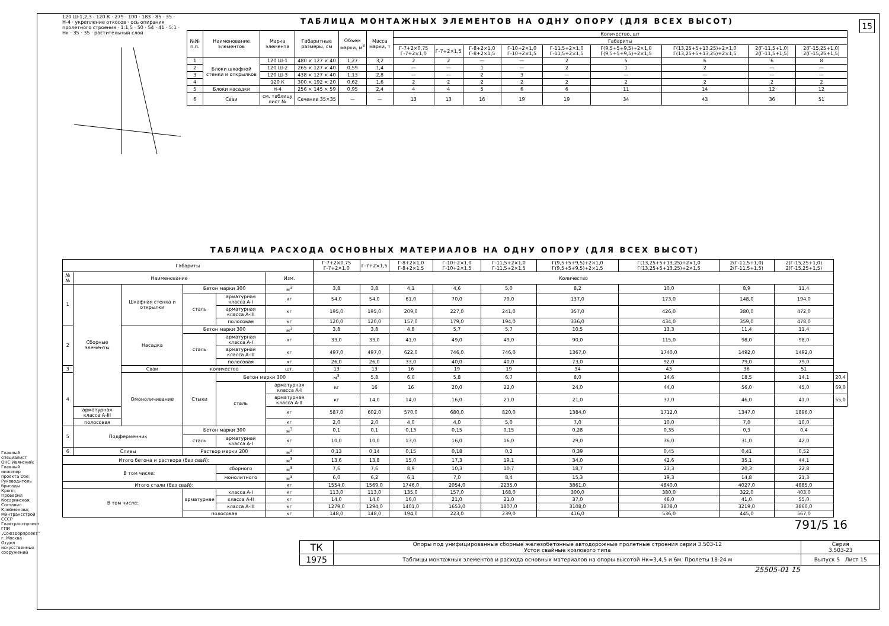15
120 Ш-1,2,3 · 120 К · 279 · 100 · 183 · 85 · 35 · Н-4 · укрепление откосов · ось опирания пролетного строения · 1:1,5 · 50 · 54 · 41 · 5:1 · Нк · 35 · 35 · растительный слой
ТАБЛИЦА МОНТАЖНЫХ ЭЛЕМЕНТОВ НА ОДНУ ОПОРУ (ДЛЯ ВСЕХ ВЫСОТ)
| №№ п.п. | Наименование элементов | Марка элемента | Габаритные размеры, см | Объем марки, м<sup>3</sup> | Масса марки, т | Количество, шт | | | | | | | | |
| --- | --- | --- | --- | --- | --- | --- | --- | --- | --- | --- | --- | --- | --- | --- |
| | | | | | | Габариты | | | | | | | | |
| | | | | | | Г-7+2×0,75 Г-7+2×1,0 | Г-7+2×1,5 | Г-8+2×1,0 Г-8+2×1,5 | Г-10+2×1,0 Г-10+2×1,5 | Г-11,5+2×1,0 Г-11,5+2×1,5 | Г(9,5+5+9,5)+2×1,0 Г(9,5+5+9,5)+2×1,5 | Г(13,25+5+13,25)+2×1,0 Г(13,25+5+13,25)+2×1,5 | 2(Г-11,5+1,0) 2(Г-11,5+1,5) | 2(Г-15,25+1,0) 2(Г-15,25+1,5) |
| 1 | Блоки шкафной стенки и открылков | 120 Ш-1 | 480 × 127 × 40 | 1,27 | 3,2 | 2 | 2 | — | — | 2 | 5 | 6 | 6 | 8 |
| 2 | | 120 Ш-2 | 265 × 127 × 40 | 0,59 | 1,4 | — | — | 1 | — | 2 | 1 | 2 | — | — |
| 3 | | 120 Ш-3 | 438 × 127 × 40 | 1,13 | 2,8 | — | — | 2 | 3 | — | — | — | — | — |
| 4 | | 120 К | 300 × 192 × 20 | 0,62 | 1,6 | 2 | 2 | 2 | 2 | 2 | 2 | 2 | 2 | 2 |
| 5 | Блоки насадки | Н-4 | 256 × 145 × 59 | 0,95 | 2,4 | 4 | 4 | 5 | 6 | 6 | 11 | 14 | 12 | 12 |
| 6 | Сваи | см. таблицу лист № | Сечение 35×35 | — | — | 13 | 13 | 16 | 19 | 19 | 34 | 43 | 36 | 51 |
ТАБЛИЦА РАСХОДА ОСНОВНЫХ МАТЕРИАЛОВ НА ОДНУ ОПОРУ (ДЛЯ ВСЕХ ВЫСОТ)
| Габариты | | | | | | Г-7+2×0,75 Г-7+2×1,0 | Г-7+2×1,5 | Г-8+2×1,0 Г-8+2×1,5 | Г-10+2×1,0 Г-10+2×1,5 | Г-11,5+2×1,0 Г-11,5+2×1,5 | Г(9,5+5+9,5)+2×1,0 Г(9,5+5+9,5)+2×1,5 | Г(13,25+5+13,25)+2×1,0 Г(13,25+5+13,25)+2×1,5 | 2(Г-11,5+1,0) 2(Г-11,5+1,5) | 2(Г-15,25+1,0) 2(Г-15,25+1,5) | |
| --- | --- | --- | --- | --- | --- | --- | --- | --- | --- | --- | --- | --- | --- | --- | --- |
| №№ | Наименование | | | | Изм. | Количество | | | | | | | | | |
| 1 | Сборные элементы | Шкафная стенка и открылки | Бетон марки 300 | | м<sup>3</sup> | 3,8 | 3,8 | 4,1 | 4,6 | 5,0 | 8,2 | 10,0 | 8,9 | 11,4 | |
| | | | сталь | арматурная класса А-I | кг | 54,0 | 54,0 | 61,0 | 70,0 | 79,0 | 137,0 | 173,0 | 148,0 | 194,0 | |
| | | | | арматурная класса А-III | кг | 195,0 | 195,0 | 209,0 | 227,0 | 241,0 | 357,0 | 426,0 | 380,0 | 472,0 | |
| | | | | полосовая | кг | 120,0 | 120,0 | 157,0 | 179,0 | 194,0 | 336,0 | 434,0 | 359,0 | 478,0 | |
| 2 | | Насадка | Бетон марки 300 | | м<sup>3</sup> | 3,8 | 3,8 | 4,8 | 5,7 | 5,7 | 10,5 | 13,3 | 11,4 | 11,4 | |
| | | | сталь | арматурная класса А-I | кг | 33,0 | 33,0 | 41,0 | 49,0 | 49,0 | 90,0 | 115,0 | 98,0 | 98,0 | |
| | | | | арматурная класса А-III | кг | 497,0 | 497,0 | 622,0 | 746,0 | 746,0 | 1367,0 | 1740,0 | 1492,0 | 1492,0 | |
| | | | | полосовая | кг | 26,0 | 26,0 | 33,0 | 40,0 | 40,0 | 73,0 | 92,0 | 79,0 | 79,0 | |
| 3 | | Сваи | количество | | шт. | 13 | 13 | 16 | 19 | 19 | 34 | 43 | 36 | 51 | |
| 4 | | Омоноличивание | Стыки | Бетон марки 300 | | м<sup>3</sup> | 5,8 | 6,0 | 5,8 | 6,7 | 8,0 | 14,6 | 18,5 | 14,1 | 20,4 |
| | | | | сталь | арматурная класса А-I | кг | 16 | 16 | 20,0 | 22,0 | 24,0 | 44,0 | 56,0 | 45,0 | 69,0 |
| | | | | | арматурная класса А-II | кг | 14,0 | 14,0 | 16,0 | 21,0 | 21,0 | 37,0 | 46,0 | 41,0 | 55,0 |
| | арматурная класса А-III | | | | кг | 587,0 | 602,0 | 570,0 | 680,0 | 820,0 | 1384,0 | 1712,0 | 1347,0 | 1896,0 | |
| | полосовая | | | | кг | 2,0 | 2,0 | 4,0 | 4,0 | 5,0 | 7,0 | 10,0 | 7,0 | 10,0 | |
| 5 | Подферменник | | Бетон марки 300 | | м<sup>3</sup> | 0,1 | 0,1 | 0,13 | 0,15 | 0,15 | 0,28 | 0,35 | 0,3 | 0,4 | |
| | | | сталь | арматурная класса А-I | кг | 10,0 | 10,0 | 13,0 | 16,0 | 16,0 | 29,0 | 36,0 | 31,0 | 42,0 | |
| 6 | Сливы | | Раствор марки 200 | | м<sup>3</sup> | 0,13 | 0,14 | 0,15 | 0,18 | 0,2 | 0,39 | 0,45 | 0,41 | 0,52 | |
| Итого бетона и раствора (без свай): | | | | | м<sup>3</sup> | 13,6 | 13,8 | 15,0 | 17,3 | 19,1 | 34,0 | 42,6 | 35,1 | 44,1 | |
| В том числе: | | | | сборного | м<sup>3</sup> | 7,6 | 7,6 | 8,9 | 10,3 | 10,7 | 18,7 | 23,3 | 20,3 | 22,8 | |
| | | | | монолитного | м<sup>3</sup> | 6,0 | 6,2 | 6,1 | 7,0 | 8,4 | 15,3 | 19,3 | 14,8 | 21,3 | |
| Итого стали (без свай): | | | | | кг | 1554,0 | 1569,0 | 1746,0 | 2054,0 | 2235,0 | 3861,0 | 4840,0 | 4027,0 | 4885,0 | |
| В том числе: | | | арматурная | класса А-I | кг | 113,0 | 113,0 | 135,0 | 157,0 | 168,0 | 300,0 | 380,0 | 322,0 | 403,0 | |
| | | | | класса А-II | кг | 14,0 | 14,0 | 16,0 | 21,0 | 21,0 | 37,0 | 46,0 | 41,0 | 55,0 | |
| | | | | класса А-III | кг | 1279,0 | 1294,0 | 1401,0 | 1653,0 | 1807,0 | 3108,0 | 3878,0 | 3219,0 | 3860,0 | |
| | | | полосовая | | кг | 148,0 | 148,0 | 194,0 | 223,0 | 239,0 | 416,0 | 536,0 | 445,0 | 567,0 | |
791/5 16
| ТК | Опоры под унифицированные сборные железобетонные автодорожные пролетные строения серии 3.503-12 Устои свайные козлового типа | Серия 3.503-23 |
| 1975 | Таблицы монтажных элементов и расхода основных материалов на опоры высотой Нк=3,4,5 и 6м. Пролеты 18-24 м | Выпуск 5 Лист 15 |
25505-01 15
Главный специалист ОНС Ивянский; Главный инженер проекта Озе; Руководитель бригады Кропп; Проверил Косаринская; Составил Клейменова; Минтрансстрой СССР Главтранспроект ГПИ „Союздорпроект“ г. Москва Отдел искусственных сооружений